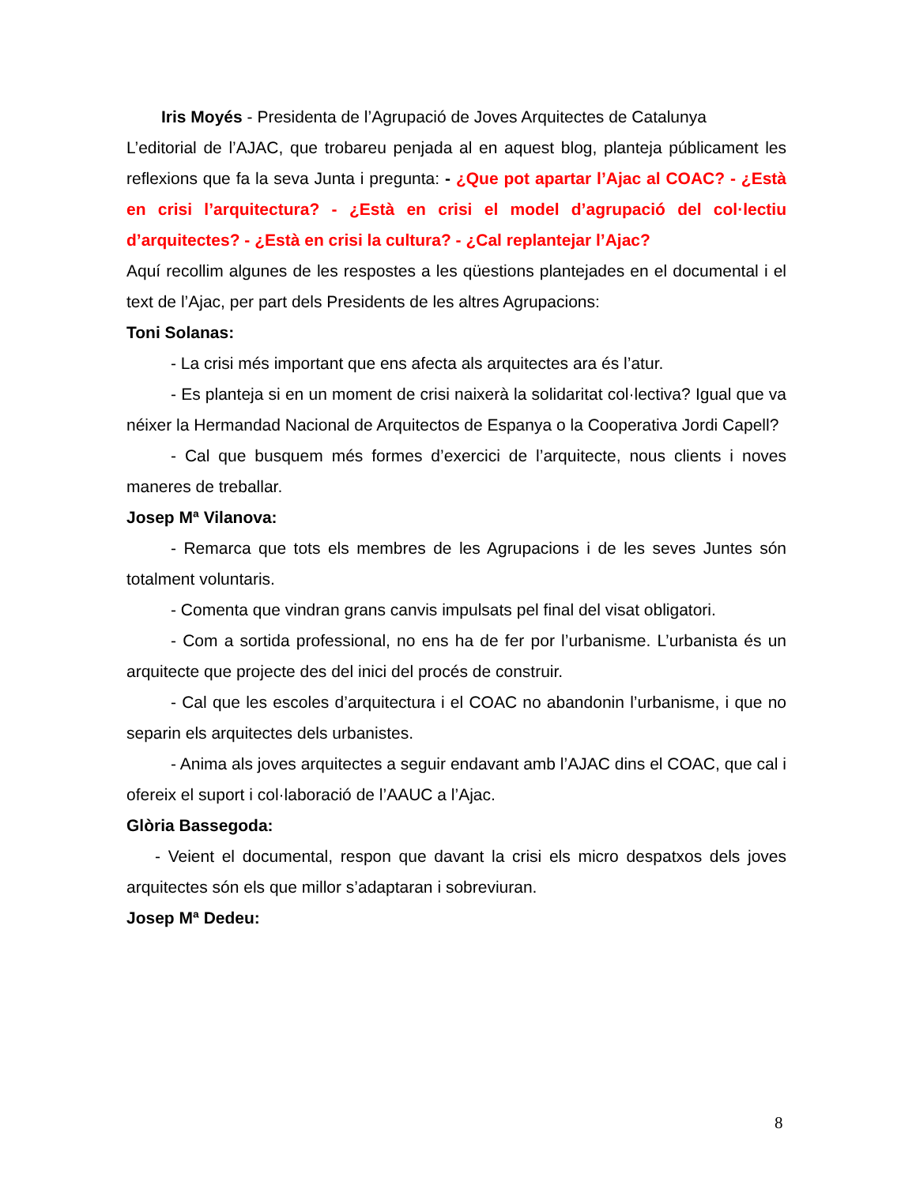Iris Moyés - Presidenta de l’Agrupació de Joves Arquitectes de Catalunya
L’editorial de l’AJAC, que trobareu penjada al en aquest blog, planteja públicament les reflexions que fa la seva Junta i pregunta: - ¿Que pot apartar l’Ajac al COAC? - ¿Està en crisi l’arquitectura? - ¿Està en crisi el model d’agrupació del col·lectiu d’arquitectes? - ¿Està en crisi la cultura? - ¿Cal replantejar l’Ajac?
Aquí recollim algunes de les respostes a les qüestions plantejades en el documental i el text de l’Ajac, per part dels Presidents de les altres Agrupacions:
Toni Solanas:
- La crisi més important que ens afecta als arquitectes ara és l’atur.
- Es planteja si en un moment de crisi naixerà la solidaritat col·lectiva? Igual que va néixer la Hermandad Nacional de Arquitectos de Espanya o la Cooperativa Jordi Capell?
- Cal que busquem més formes d’exercici de l’arquitecte, nous clients i noves maneres de treballar.
Josep Mª Vilanova:
- Remarca que tots els membres de les Agrupacions i de les seves Juntes són totalment voluntaris.
- Comenta que vindran grans canvis impulsats pel final del visat obligatori.
- Com a sortida professional, no ens ha de fer por l’urbanisme. L’urbanista és un arquitecte que projecte des del inici del procés de construir.
- Cal que les escoles d’arquitectura i el COAC no abandonin l’urbanisme, i que no separin els arquitectes dels urbanistes.
- Anima als joves arquitectes a seguir endavant amb l’AJAC dins el COAC, que cal i ofereix el suport i col·laboració de l’AAUC a l’Ajac.
Glòria Bassegoda:
- Veient el documental, respon que davant la crisi els micro despatxos dels joves arquitectes són els que millor s’adaptaran i sobreviuran.
Josep Mª Dedeu:
8